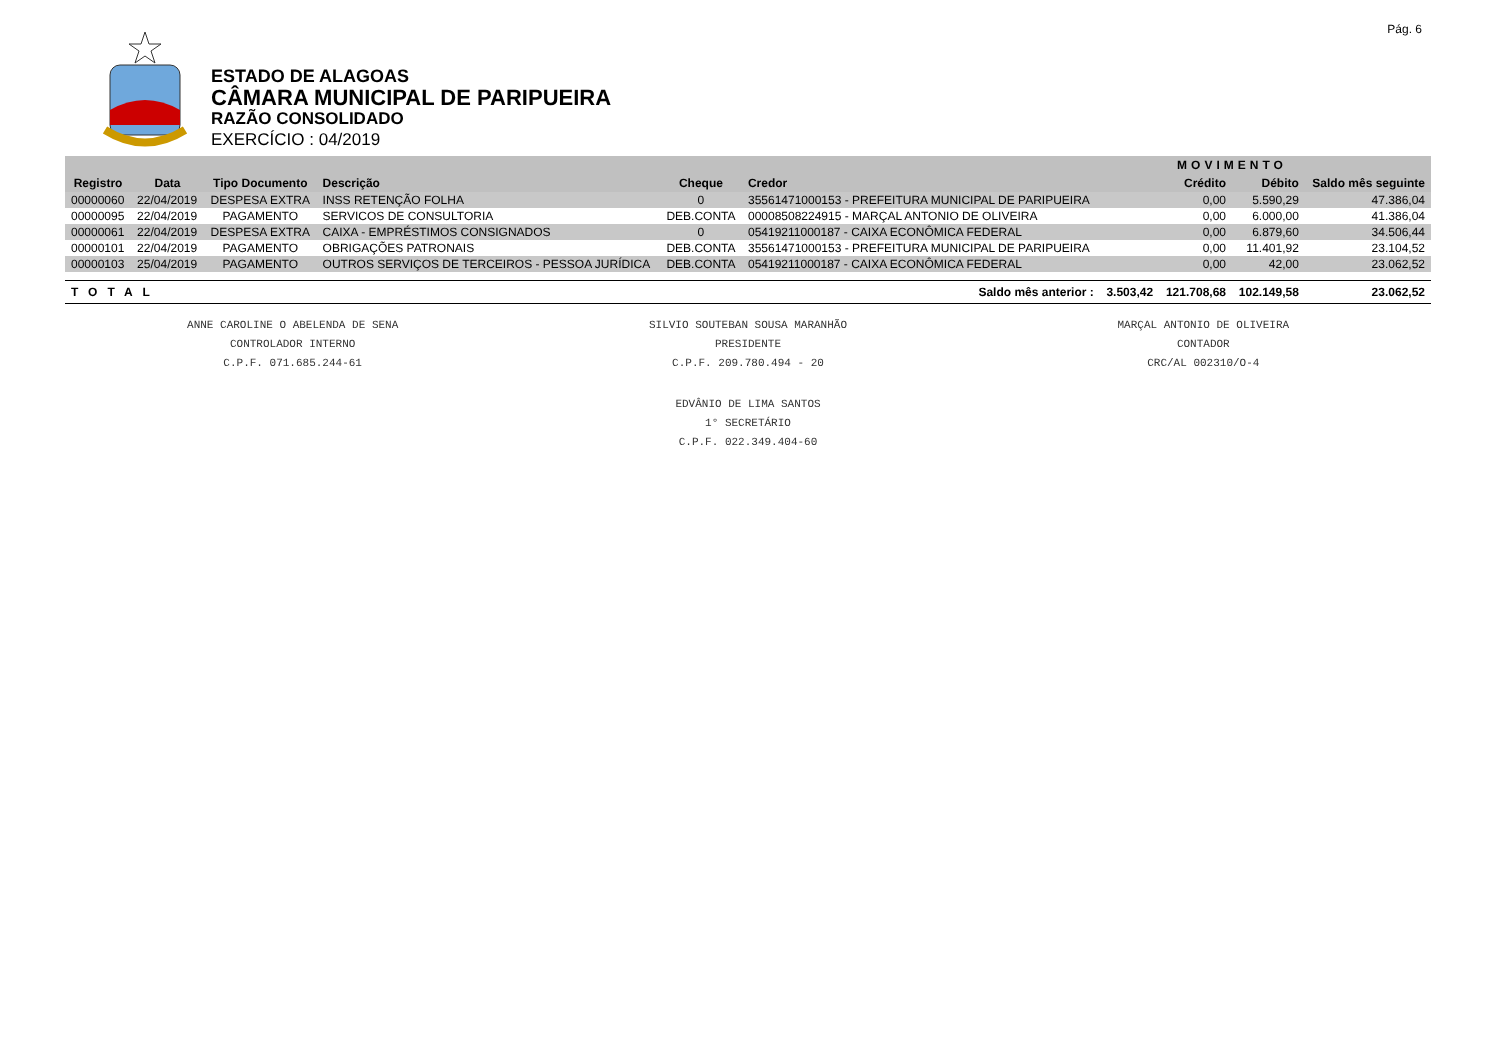Pág. 6
ESTADO DE ALAGOAS
CÂMARA MUNICIPAL DE PARIPUEIRA
RAZÃO CONSOLIDADO
EXERCÍCIO : 04/2019
| | | | | | | | MOVIMENTO | | |
| --- | --- | --- | --- | --- | --- | --- | --- | --- | --- |
| Registro | Data | Tipo Documento | Descrição | Cheque | Credor | | Crédito | Débito | Saldo mês seguinte |
| 00000060 | 22/04/2019 | DESPESA EXTRA | INSS RETENÇÃO FOLHA | 0 | 35561471000153 - PREFEITURA MUNICIPAL DE PARIPUEIRA | | 0,00 | 5.590,29 | 47.386,04 |
| 00000095 | 22/04/2019 | PAGAMENTO | SERVICOS DE CONSULTORIA | DEB.CONTA | 00008508224915 - MARÇAL ANTONIO DE OLIVEIRA | | 0,00 | 6.000,00 | 41.386,04 |
| 00000061 | 22/04/2019 | DESPESA EXTRA | CAIXA - EMPRÉSTIMOS CONSIGNADOS | 0 | 05419211000187 - CAIXA ECONÔMICA FEDERAL | | 0,00 | 6.879,60 | 34.506,44 |
| 00000101 | 22/04/2019 | PAGAMENTO | OBRIGAÇÕES PATRONAIS | DEB.CONTA | 35561471000153 - PREFEITURA MUNICIPAL DE PARIPUEIRA | | 0,00 | 11.401,92 | 23.104,52 |
| 00000103 | 25/04/2019 | PAGAMENTO | OUTROS SERVIÇOS DE TERCEIROS - PESSOA JURÍDICA | DEB.CONTA | 05419211000187 - CAIXA ECONÔMICA FEDERAL | | 0,00 | 42,00 | 23.062,52 |
| TOTAL | | | | | Saldo mês anterior : | 3.503,42 | 121.708,68 | 102.149,58 | 23.062,52 |
ANNE CAROLINE O ABELENDA DE SENA
CONTROLADOR INTERNO
C.P.F. 071.685.244-61
SILVIO SOUTEBAN SOUSA MARANHÃO
PRESIDENTE
C.P.F. 209.780.494 - 20
MARÇAL ANTONIO DE OLIVEIRA
CONTADOR
CRC/AL 002310/O-4
EDVÂNIO DE LIMA SANTOS
1° SECRETÁRIO
C.P.F. 022.349.404-60